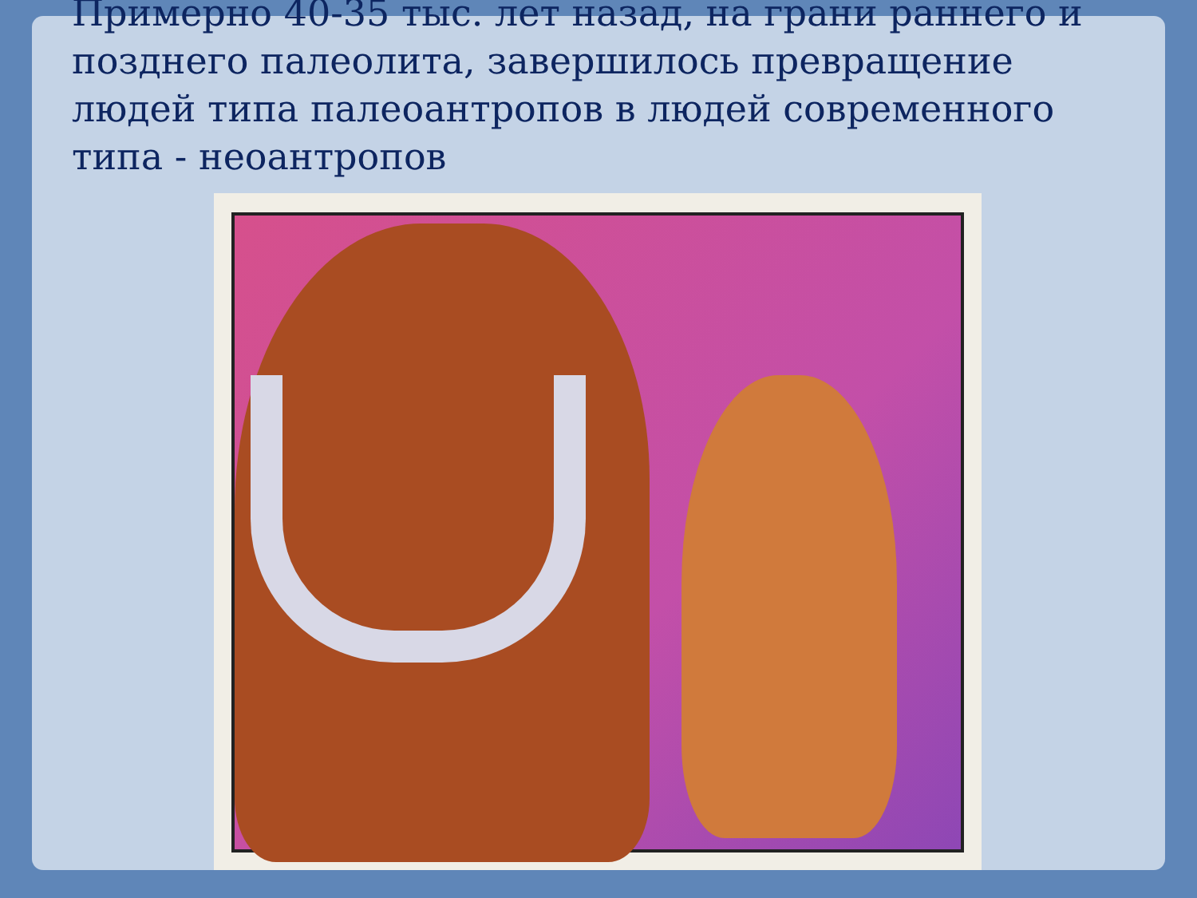Примерно 40-35 тыс. лет назад, на грани раннего и позднего палеолита, завершилось превращение людей типа палеоантропов в людей современного типа - неоантропов